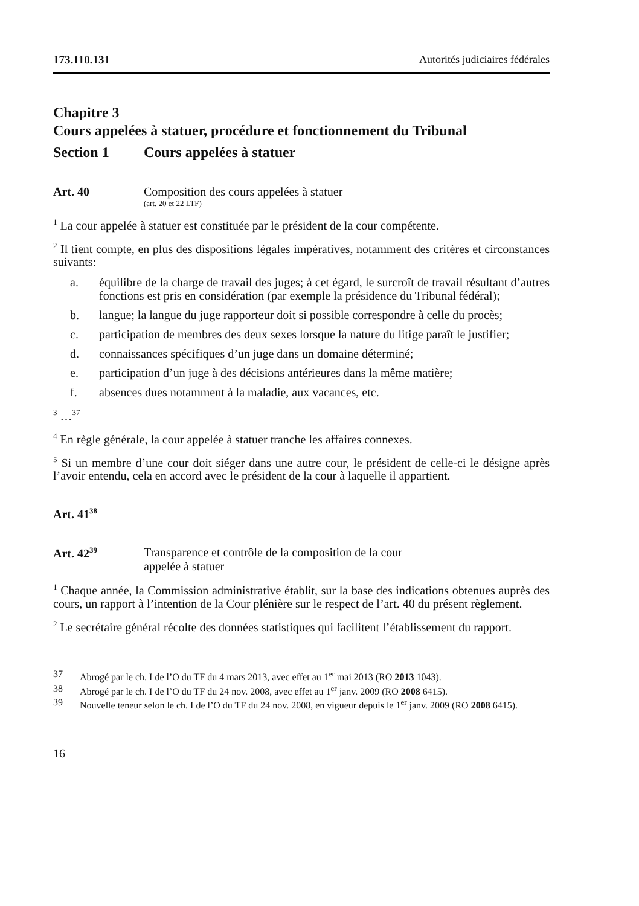173.110.131 Autorités judiciaires fédérales
Chapitre 3
Cours appelées à statuer, procédure et fonctionnement du Tribunal
Section 1 Cours appelées à statuer
Art. 40 Composition des cours appelées à statuer
(art. 20 et 22 LTF)
<sup>1</sup> La cour appelée à statuer est constituée par le président de la cour compétente.
<sup>2</sup> Il tient compte, en plus des dispositions légales impératives, notamment des critères et circonstances suivants:
a. équilibre de la charge de travail des juges; à cet égard, le surcroît de travail résultant d’autres fonctions est pris en considération (par exemple la présidence du Tribunal fédéral);
b. langue; la langue du juge rapporteur doit si possible correspondre à celle du procès;
c. participation de membres des deux sexes lorsque la nature du litige paraît le justifier;
d. connaissances spécifiques d’un juge dans un domaine déterminé;
e. participation d’un juge à des décisions antérieures dans la même matière;
f. absences dues notamment à la maladie, aux vacances, etc.
<sup>3</sup> …<sup>37</sup>
<sup>4</sup> En règle générale, la cour appelée à statuer tranche les affaires connexes.
<sup>5</sup> Si un membre d’une cour doit siéger dans une autre cour, le président de celle-ci le désigne après l’avoir entendu, cela en accord avec le président de la cour à laquelle il appartient.
Art. 41<sup>38</sup>
Art. 42<sup>39</sup> Transparence et contrôle de la composition de la cour
appelée à statuer
<sup>1</sup> Chaque année, la Commission administrative établit, sur la base des indications obtenues auprès des cours, un rapport à l’intention de la Cour plénière sur le respect de l’art. 40 du présent règlement.
<sup>2</sup> Le secrétaire général récolte des données statistiques qui facilitent l’établissement du rapport.
37 Abrogé par le ch. I de l’O du TF du 4 mars 2013, avec effet au 1<sup>er</sup> mai 2013 (RO 2013 1043).
38 Abrogé par le ch. I de l’O du TF du 24 nov. 2008, avec effet au 1<sup>er</sup> janv. 2009 (RO 2008 6415).
39 Nouvelle teneur selon le ch. I de l’O du TF du 24 nov. 2008, en vigueur depuis le 1<sup>er</sup> janv. 2009 (RO 2008 6415).
16